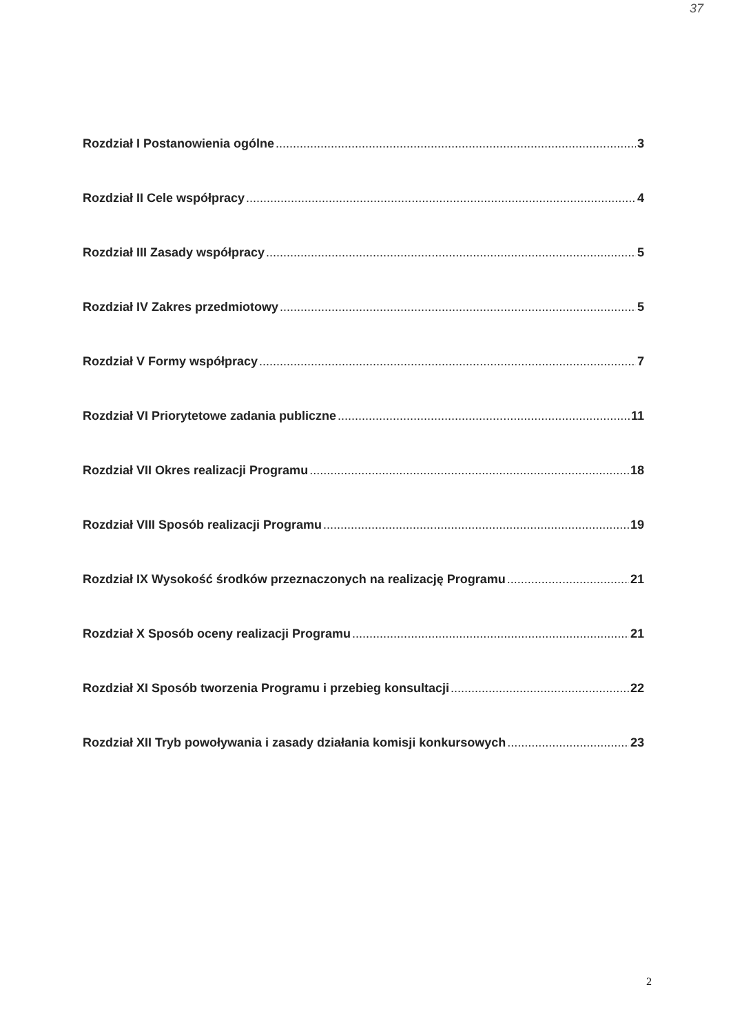37
Rozdział I Postanowienia ogólne 3
Rozdział II Cele współpracy 4
Rozdział III Zasady współpracy 5
Rozdział IV Zakres przedmiotowy 5
Rozdział V Formy współpracy 7
Rozdział VI Priorytetowe zadania publiczne 11
Rozdział VII Okres realizacji Programu 18
Rozdział VIII Sposób realizacji Programu 19
Rozdział IX Wysokość środków przeznaczonych na realizację Programu 21
Rozdział X Sposób oceny realizacji Programu 21
Rozdział XI Sposób tworzenia Programu i przebieg konsultacji 22
Rozdział XII Tryb powoływania i zasady działania komisji konkursowych 23
2